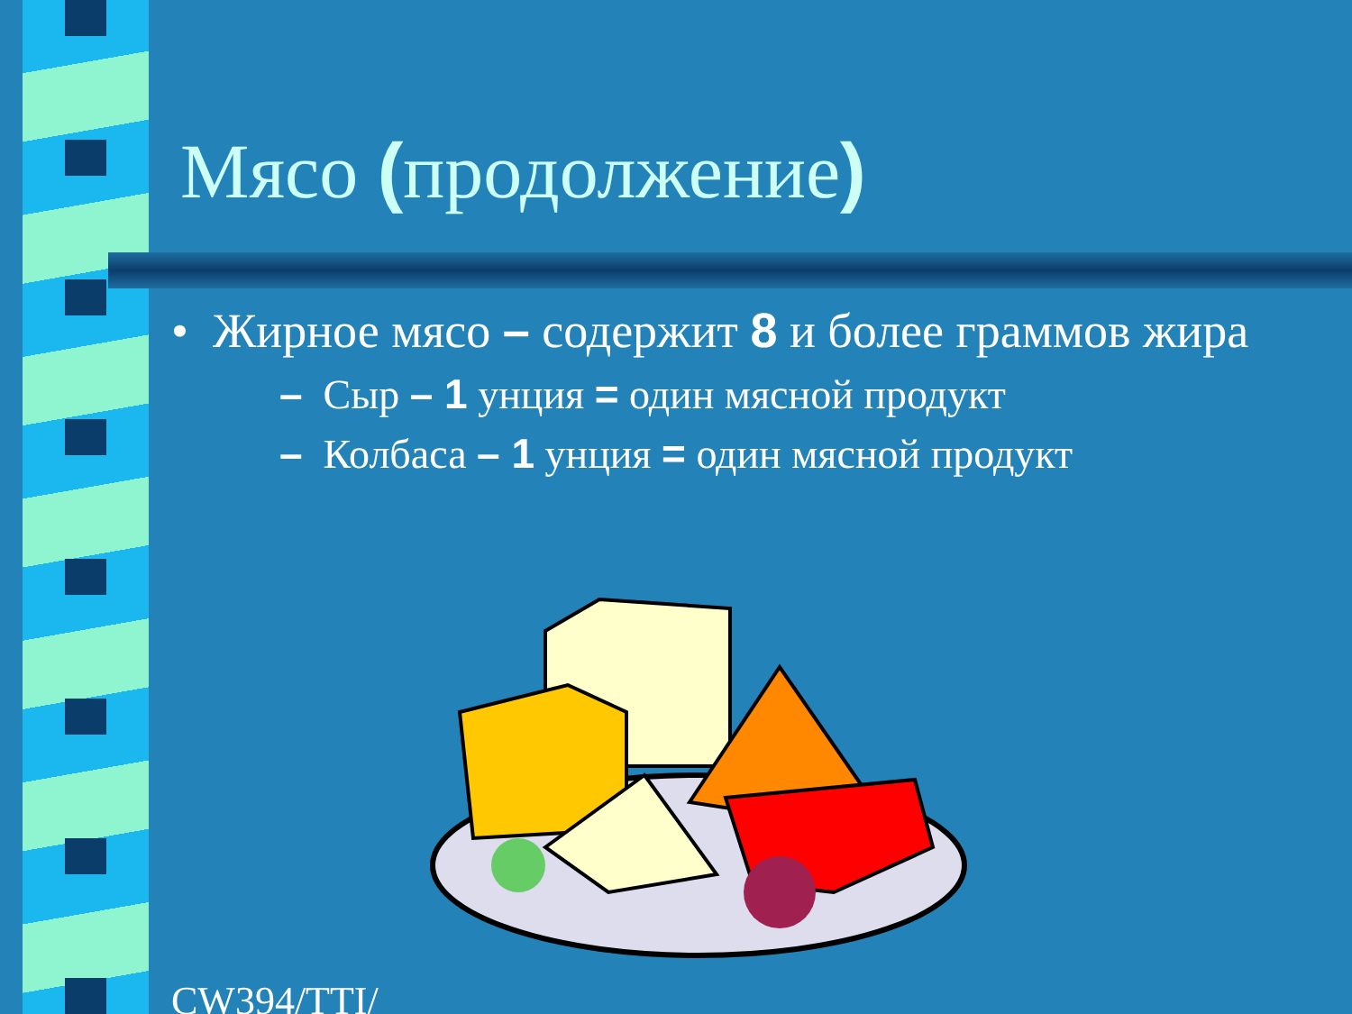Мясо (продолжение)
• Жирное мясо – содержит 8 и более граммов жира
– Сыр – 1 унция = один мясной продукт
– Колбаса – 1 унция = один мясной продукт
CW394/TTI/